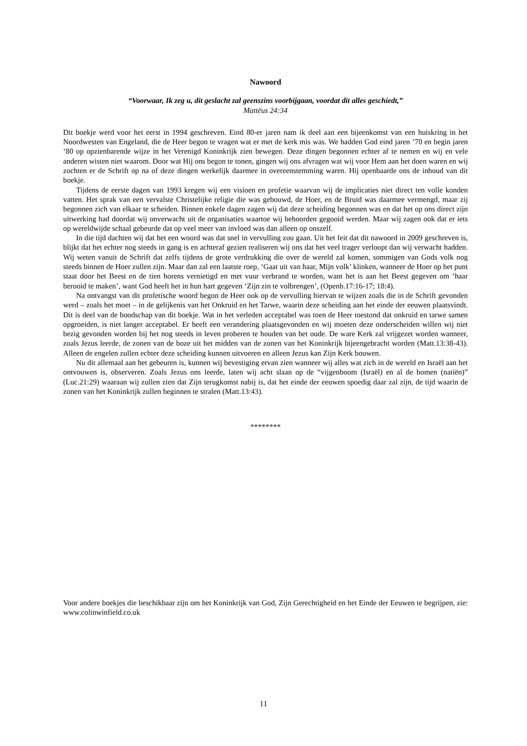Nawoord
“Voorwaar, Ik zeg u, dit geslacht zal geenszins voorbijgaan, voordat dit alles geschiedt,”
Mattëus 24:34
Dit boekje werd voor het eerst in 1994 geschreven. Eind 80-er jaren nam ik deel aan een bijeenkomst van een huiskring in het Noordwesten van Engeland, die de Heer begon te vragen wat er met de kerk mis was. We hadden God eind jaren ’70 en begin jaren ‘80 op opzienbarende wijze in het Verenigd Koninkrijk zien bewegen. Deze dingen begonnen echter af te nemen en wij en vele anderen wisten niet waarom. Door wat Hij ons begon te tonen, gingen wij ons afvragen wat wij voor Hem aan het doen waren en wij zochten er de Schrift op na of deze dingen werkelijk daarmee in overeenstemming waren. Hij openbaarde ons de inhoud van dit boekje.
Tijdens de eerste dagen van 1993 kregen wij een visioen en profetie waarvan wij de implicaties niet direct ten volle konden vatten. Het sprak van een vervalste Christelijke religie die was gebouwd, de Hoer, en de Bruid was daarmee vermengd, maar zij begonnen zich van elkaar te scheiden. Binnen enkele dagen zagen wij dat deze scheiding begonnen was en dat het op ons direct zijn uitwerking had doordat wij onverwacht uit de organisaties waartoe wij behoorden gegooid werden. Maar wij zagen ook dat er iets op wereldwijde schaal gebeurde dat op veel meer van invloed was dan alleen op onszelf.
In die tijd dachten wij dat het een woord was dat snel in vervulling zou gaan. Uit het feit dat dit nawoord in 2009 geschreven is, blijkt dat het echter nog steeds in gang is en achteraf gezien realiseren wij ons dat het veel trager verloopt dan wij verwacht hadden. Wij weten vanuit de Schrift dat zelfs tijdens de grote verdrukking die over de wereld zal komen, sommigen van Gods volk nog steeds binnen de Hoer zullen zijn. Maar dan zal een laatste roep, ‘Gaat uit van haar, Mijn volk’ klinken, wanneer de Hoer op het punt staat door het Beest en de tien horens vernietigd en met vuur verbrand te worden, want het is aan het Beest gegeven om ‘haar berooid te maken’, want God heeft het in hun hart gegeven ‘Zijn zin te volbrengen’, (Openb.17:16-17; 18:4).
Na ontvangst van dit profetische woord begon de Heer ook op de vervulling hiervan te wijzen zoals die in de Schrift gevonden werd – zoals het moet – in de gelijkenis van het Onkruid en het Tarwe, waarin deze scheiding aan het einde der eeuwen plaatsvindt. Dit is deel van de boodschap van dit boekje. Wat in het verleden acceptabel was toen de Heer toestond dat onkruid en tarwe samen opgroeiden, is niet langer acceptabel. Er heeft een verandering plaatsgevonden en wij moeten deze onderscheiden willen wij niet bezig gevonden worden bij het nog steeds in leven proberen te houden van het oude. De ware Kerk zal vrijgezet worden wanneer, zoals Jezus leerde, de zonen van de boze uit het midden van de zonen van het Koninkrijk bijeengebracht worden (Matt.13:38-43). Alleen de engelen zullen echter deze scheiding kunnen uitvoeren en alleen Jezus kan Zijn Kerk bouwen.
Nu dit allemaal aan het gebeuren is, kunnen wij bevestiging ervan zien wanneer wij alles wat zich in de wereld en Israël aan het ontvouwen is, observeren. Zoals Jezus ons leerde, laten wij acht slaan op de “vijgenboom (Israël) en al de bomen (natiën)” (Luc.21:29) waaraan wij zullen zien dat Zijn terugkomst nabij is, dat het einde der eeuwen spoedig daar zal zijn, de tijd waarin de zonen van het Koninkrijk zullen beginnen te stralen (Matt.13:43).
********
Voor andere boekjes die beschikbaar zijn om het Koninkrijk van God, Zijn Gerechtigheid en het Einde der Eeuwen te begrijpen, zie: www.colinwinfield.co.uk
11